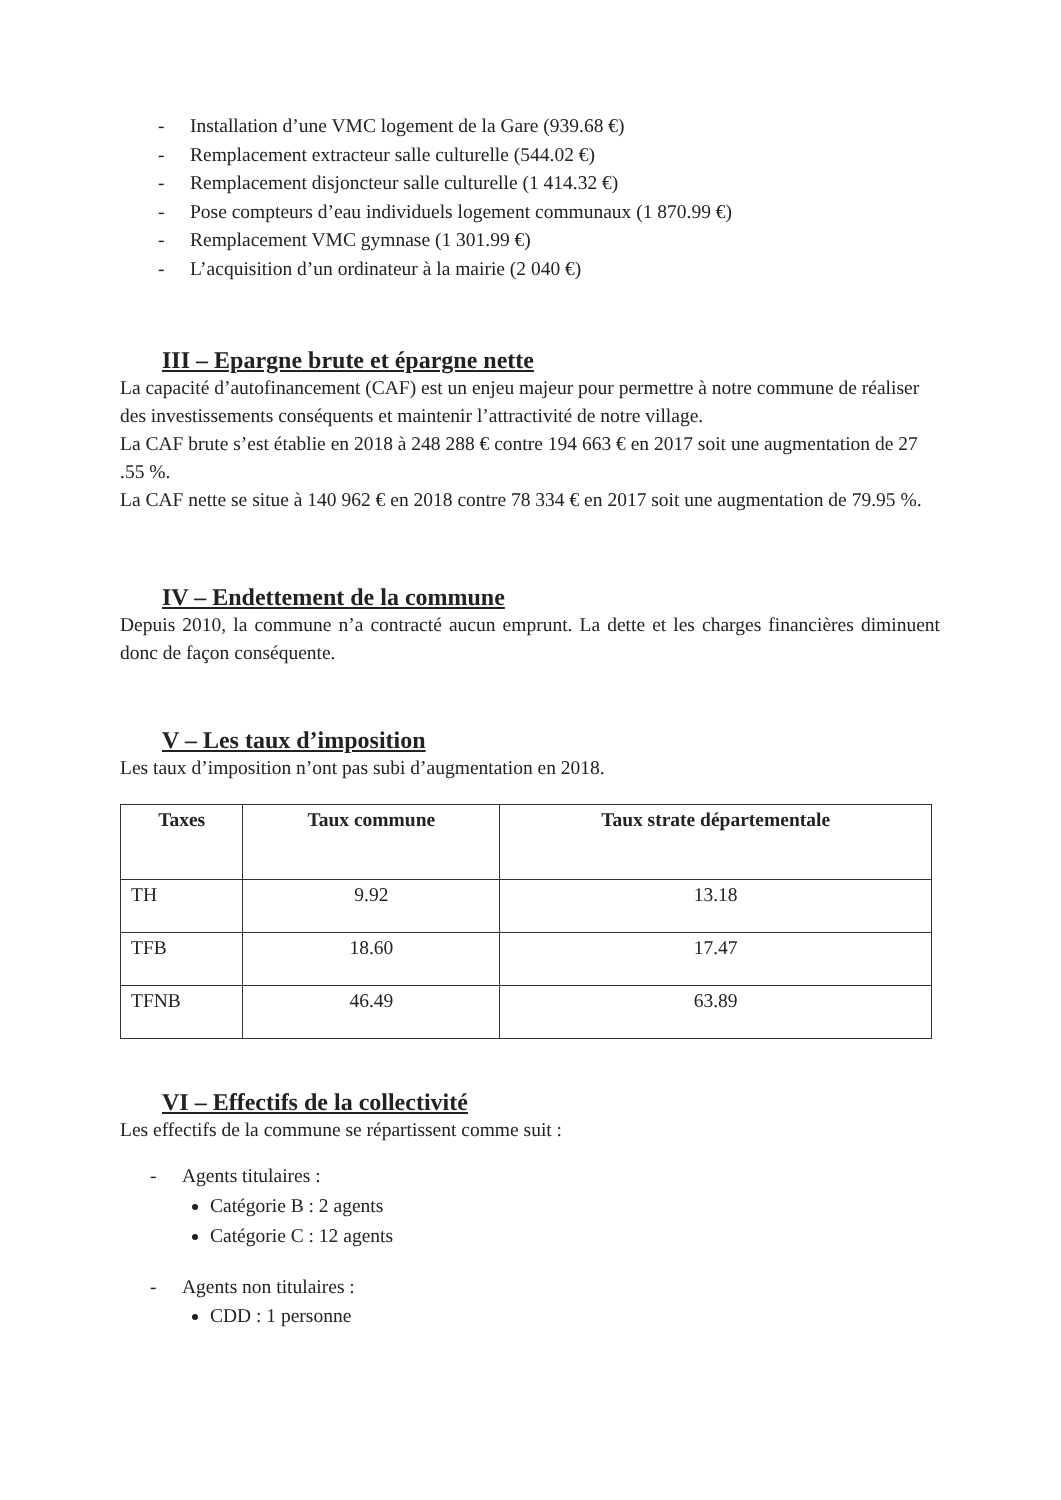- Installation d’une VMC logement de la Gare (939.68 €)
- Remplacement extracteur salle culturelle (544.02 €)
- Remplacement disjoncteur salle culturelle (1 414.32 €)
- Pose compteurs d’eau individuels logement communaux (1 870.99 €)
- Remplacement VMC gymnase (1 301.99 €)
- L’acquisition d’un ordinateur à la mairie (2 040 €)
III – Epargne brute et épargne nette
La capacité d’autofinancement (CAF) est un enjeu majeur pour permettre à notre commune de réaliser des investissements conséquents et maintenir l’attractivité de notre village.
La CAF brute s’est établie en 2018 à 248 288 € contre 194 663 € en 2017 soit une augmentation de 27 .55 %.
La CAF nette se situe à 140 962 € en 2018 contre 78 334 € en 2017 soit une augmentation de 79.95 %.
IV – Endettement de la commune
Depuis 2010, la commune n’a contracté aucun emprunt. La dette et les charges financières diminuent donc de façon conséquente.
V – Les taux d’imposition
Les taux d’imposition n’ont pas subi d’augmentation en 2018.
| Taxes | Taux commune | Taux strate départementale |
| --- | --- | --- |
| TH | 9.92 | 13.18 |
| TFB | 18.60 | 17.47 |
| TFNB | 46.49 | 63.89 |
VI – Effectifs de la collectivité
Les effectifs de la commune se répartissent comme suit :
- Agents titulaires :
Catégorie B : 2 agents
Catégorie C : 12 agents
- Agents non titulaires :
CDD : 1 personne